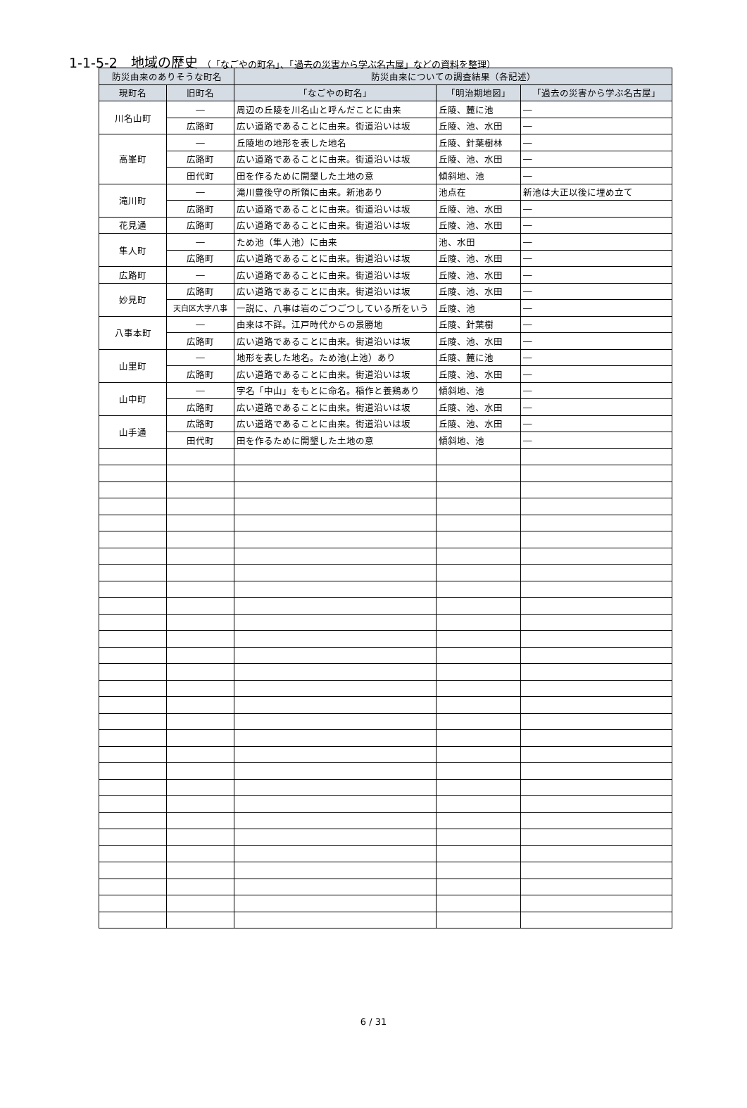1-1-5-2　地域の歴史 （「なごやの町名」、「過去の災害から学ぶ名古屋」などの資料を整理）
| 防災由来のありそうな町名 | | 防災由来についての調査結果（各記述） | | |
| --- | --- | --- | --- | --- |
| 現町名 | 旧町名 | 「なごやの町名」 | 「明治期地図」 | 「過去の災害から学ぶ名古屋」 |
| 川名山町 | ― | 周辺の丘陵を川名山と呼んだことに由来 | 丘陵、麓に池 | ― |
| | 広路町 | 広い道路であることに由来。街道沿いは坂 | 丘陵、池、水田 | ― |
| 高峯町 | ― | 丘陵地の地形を表した地名 | 丘陵、針葉樹林 | ― |
| | 広路町 | 広い道路であることに由来。街道沿いは坂 | 丘陵、池、水田 | ― |
| | 田代町 | 田を作るために開墾した土地の意 | 傾斜地、池 | ― |
| 滝川町 | ― | 滝川豊後守の所領に由来。新池あり | 池点在 | 新池は大正以後に埋め立て |
| | 広路町 | 広い道路であることに由来。街道沿いは坂 | 丘陵、池、水田 | ― |
| 花見通 | 広路町 | 広い道路であることに由来。街道沿いは坂 | 丘陵、池、水田 | ― |
| 隼人町 | ― | ため池（隼人池）に由来 | 池、水田 | ― |
| | 広路町 | 広い道路であることに由来。街道沿いは坂 | 丘陵、池、水田 | ― |
| 広路町 | ― | 広い道路であることに由来。街道沿いは坂 | 丘陵、池、水田 | ― |
| 妙見町 | 広路町 | 広い道路であることに由来。街道沿いは坂 | 丘陵、池、水田 | ― |
| | 天白区大字八事 | 一説に、八事は岩のごつごつしている所をいう | 丘陵、池 | ― |
| 八事本町 | ― | 由来は不詳。江戸時代からの景勝地 | 丘陵、針葉樹 | ― |
| | 広路町 | 広い道路であることに由来。街道沿いは坂 | 丘陵、池、水田 | ― |
| 山里町 | ― | 地形を表した地名。ため池(上池）あり | 丘陵、麓に池 | ― |
| | 広路町 | 広い道路であることに由来。街道沿いは坂 | 丘陵、池、水田 | ― |
| 山中町 | ― | 字名「中山」をもとに命名。稲作と養鶏あり | 傾斜地、池 | ― |
| | 広路町 | 広い道路であることに由来。街道沿いは坂 | 丘陵、池、水田 | ― |
| 山手通 | 広路町 | 広い道路であることに由来。街道沿いは坂 | 丘陵、池、水田 | ― |
| | 田代町 | 田を作るために開墾した土地の意 | 傾斜地、池 | ― |
6 / 31